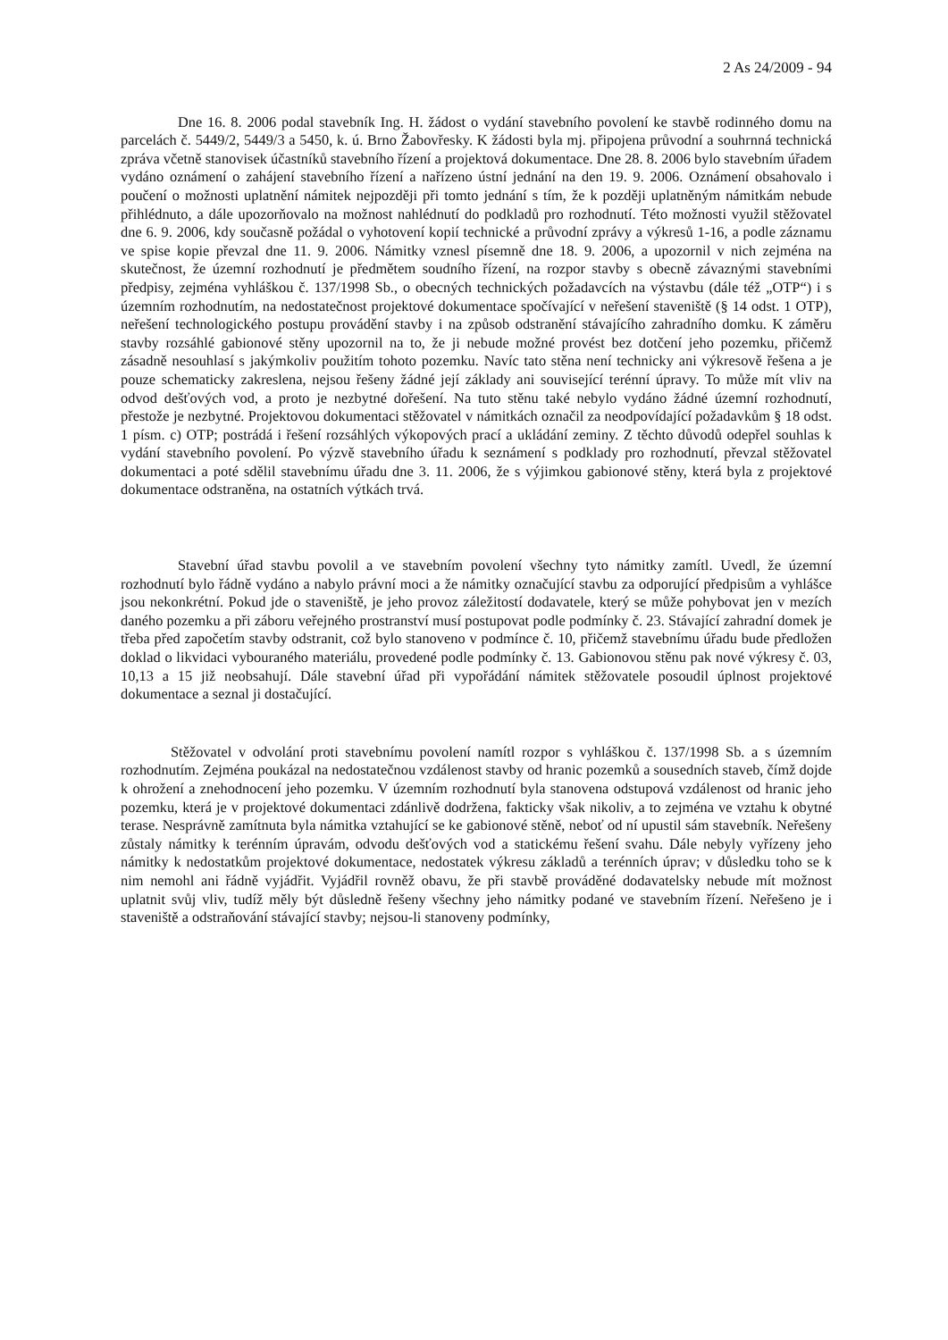2 As 24/2009 - 94
Dne 16. 8. 2006 podal stavebník Ing. H. žádost o vydání stavebního povolení ke stavbě rodinného domu na parcelách č. 5449/2, 5449/3 a 5450, k. ú. Brno Žabovřesky. K žádosti byla mj. připojena průvodní a souhrnná technická zpráva včetně stanovisek účastníků stavebního řízení a projektová dokumentace. Dne 28. 8. 2006 bylo stavebním úřadem vydáno oznámení o zahájení stavebního řízení a nařízeno ústní jednání na den 19. 9. 2006. Oznámení obsahovalo i poučení o možnosti uplatnění námitek nejpozději při tomto jednání s tím, že k později uplatněným námitkám nebude přihlédnuto, a dále upozorňovalo na možnost nahlédnutí do podkladů pro rozhodnutí. Této možnosti využil stěžovatel dne 6. 9. 2006, kdy současně požádal o vyhotovení kopií technické a průvodní zprávy a výkresů 1-16, a podle záznamu ve spise kopie převzal dne 11. 9. 2006. Námitky vznesl písemně dne 18. 9. 2006, a upozornil v nich zejména na skutečnost, že územní rozhodnutí je předmětem soudního řízení, na rozpor stavby s obecně závaznými stavebními předpisy, zejména vyhláškou č. 137/1998 Sb., o obecných technických požadavcích na výstavbu (dále též „OTP“) i s územním rozhodnutím, na nedostatečnost projektové dokumentace spočívající v neřešení staveniště (§ 14 odst. 1 OTP), neřešení technologického postupu provádění stavby i na způsob odstranění stávajícího zahradního domku. K záměru stavby rozsáhlé gabionové stěny upozornil na to, že ji nebude možné provést bez dotčení jeho pozemku, přičemž zásadně nesouhlasí s jakýmkoliv použitím tohoto pozemku. Navíc tato stěna není technicky ani výkresově řešena a je pouze schematicky zakreslena, nejsou řešeny žádné její základy ani související terénní úpravy. To může mít vliv na odvod dešťových vod, a proto je nezbytné dořešení. Na tuto stěnu také nebylo vydáno žádné územní rozhodnutí, přestože je nezbytné. Projektovou dokumentaci stěžovatel v námitkách označil za neodpovídající požadavkům § 18 odst. 1 písm. c) OTP; postrádá i řešení rozsáhlých výkopových prací a ukládání zeminy. Z těchto důvodů odepřel souhlas k vydání stavebního povolení. Po výzvě stavebního úřadu k seznámení s podklady pro rozhodnutí, převzal stěžovatel dokumentaci a poté sdělil stavebnímu úřadu dne 3. 11. 2006, že s výjimkou gabionové stěny, která byla z projektové dokumentace odstraněna, na ostatních výtkách trvá.
Stavební úřad stavbu povolil a ve stavebním povolení všechny tyto námitky zamítl. Uvedl, že územní rozhodnutí bylo řádně vydáno a nabylo právní moci a že námitky označující stavbu za odporující předpisům a vyhlášce jsou nekonkrétní. Pokud jde o staveniště, je jeho provoz záležitostí dodavatele, který se může pohybovat jen v mezích daného pozemku a při záboru veřejného prostranství musí postupovat podle podmínky č. 23. Stávající zahradní domek je třeba před započetím stavby odstranit, což bylo stanoveno v podmínce č. 10, přičemž stavebnímu úřadu bude předložen doklad o likvidaci vybouraného materiálu, provedené podle podmínky č. 13. Gabionovou stěnu pak nové výkresy č. 03, 10,13 a 15 již neobsahují. Dále stavební úřad při vypořádání námitek stěžovatele posoudil úplnost projektové dokumentace a seznal ji dostačující.
Stěžovatel v odvolání proti stavebnímu povolení namítl rozpor s vyhláškou č. 137/1998 Sb. a s územním rozhodnutím. Zejména poukázal na nedostatečnou vzdálenost stavby od hranic pozemků a sousedních staveb, čímž dojde k ohrožení a znehodnocení jeho pozemku. V územním rozhodnutí byla stanovena odstupová vzdálenost od hranic jeho pozemku, která je v projektové dokumentaci zdánlivě dodržena, fakticky však nikoliv, a to zejména ve vztahu k obytné terase. Nesprávně zamítnuta byla námitka vztahující se ke gabionové stěně, neboť od ní upustil sám stavebník. Neřešeny zůstaly námitky k terénním úpravám, odvodu dešťových vod a statickému řešení svahu. Dále nebyly vyřízeny jeho námitky k nedostatkům projektové dokumentace, nedostatek výkresu základů a terénních úprav; v důsledku toho se k nim nemohl ani řádně vyjádřit. Vyjádřil rovněž obavu, že při stavbě prováděné dodavatelsky nebude mít možnost uplatnit svůj vliv, tudíž měly být důsledně řešeny všechny jeho námitky podané ve stavebním řízení. Neřešeno je i staveniště a odstraňování stávající stavby; nejsou-li stanoveny podmínky,